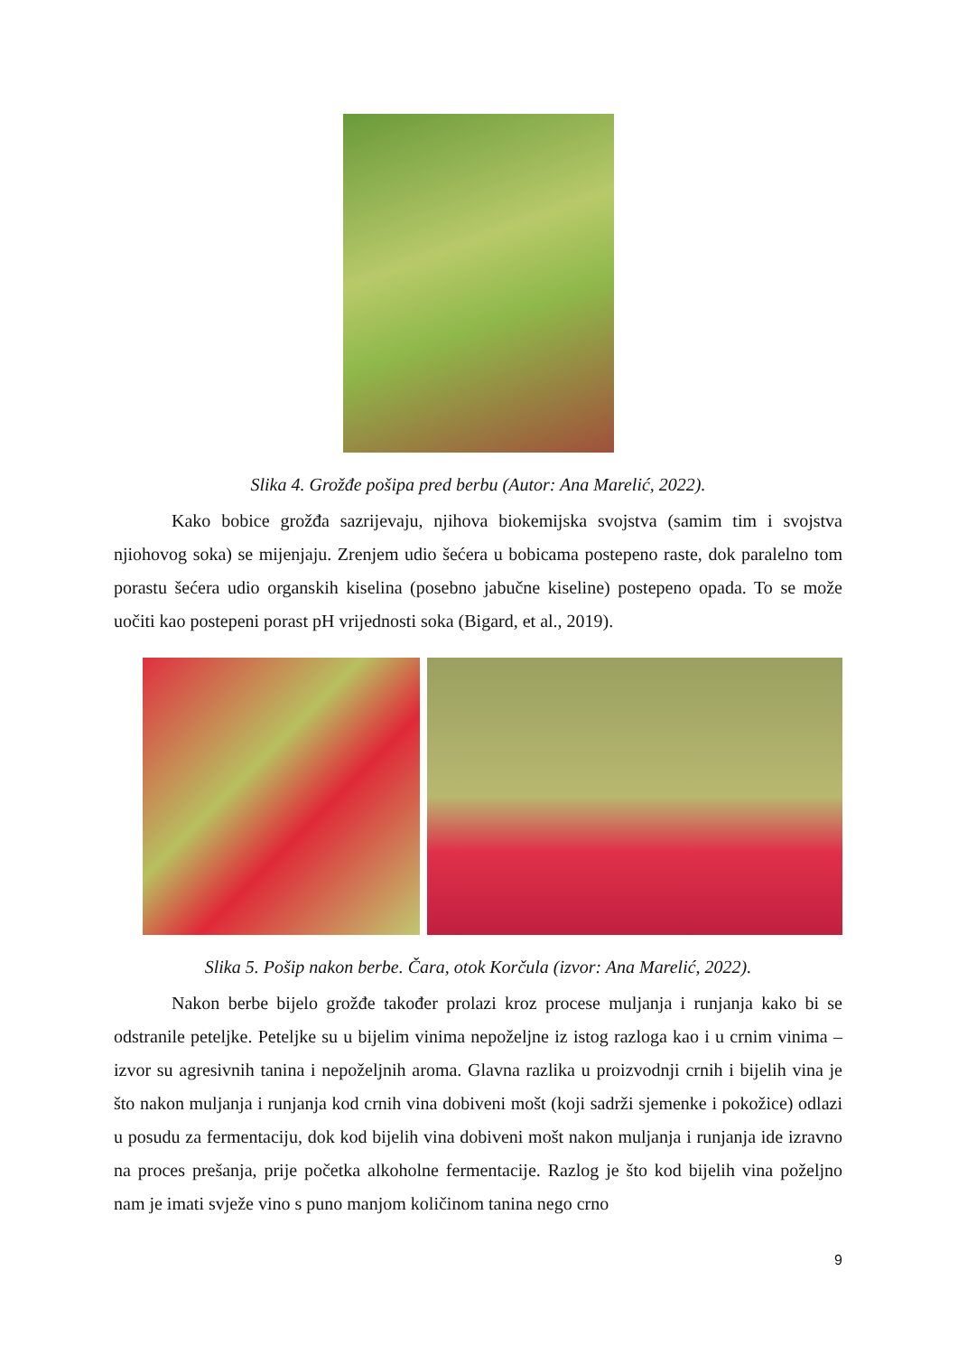Slika 4. Grožđe pošipa pred berbu (Autor: Ana Marelić, 2022).
Kako bobice grožđa sazrijevaju, njihova biokemijska svojstva (samim tim i svojstva njiohovog soka) se mijenjaju. Zrenjem udio šećera u bobicama postepeno raste, dok paralelno tom porastu šećera udio organskih kiselina (posebno jabučne kiseline) postepeno opada. To se može uočiti kao postepeni porast pH vrijednosti soka (Bigard, et al., 2019).
Slika 5. Pošip nakon berbe. Čara, otok Korčula (izvor: Ana Marelić, 2022).
Nakon berbe bijelo grožđe također prolazi kroz procese muljanja i runjanja kako bi se odstranile peteljke. Peteljke su u bijelim vinima nepoželjne iz istog razloga kao i u crnim vinima – izvor su agresivnih tanina i nepoželjnih aroma. Glavna razlika u proizvodnji crnih i bijelih vina je što nakon muljanja i runjanja kod crnih vina dobiveni mošt (koji sadrži sjemenke i pokožice) odlazi u posudu za fermentaciju, dok kod bijelih vina dobiveni mošt nakon muljanja i runjanja ide izravno na proces prešanja, prije početka alkoholne fermentacije. Razlog je što kod bijelih vina poželjno nam je imati svježe vino s puno manjom količinom tanina nego crno
9